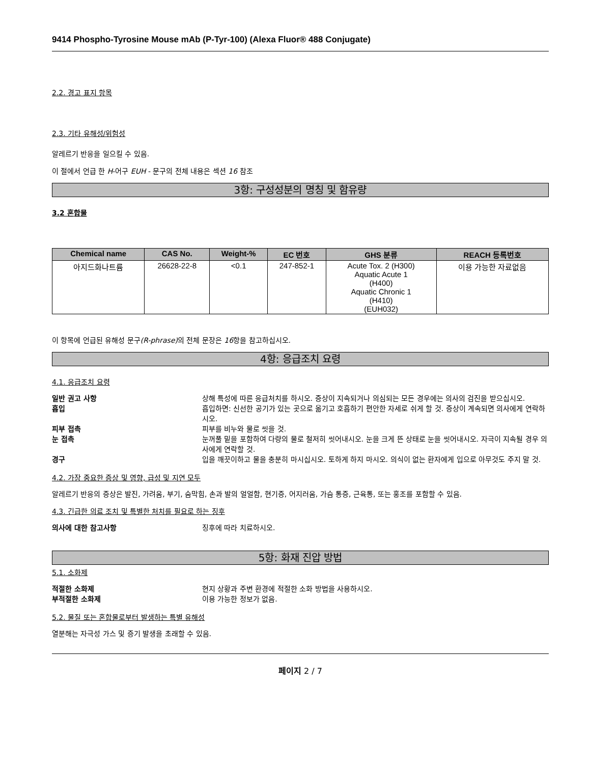9414 Phospho-Tyrosine Mouse mAb (P-Tyr-100) (Alexa Fluor® 488 Conjugate)
2.2. 경고 표지 항목
2.3. 기타 유해성/위험성
알레르기 반응을 일으킬 수 있음.
이 절에서 언급 한 H-어구 EUH - 문구의 전체 내용은 섹션 16 참조
3항: 구성성분의 명칭 및 함유량
3.2 혼합물
| Chemical name | CAS No. | Weight-% | EC 번호 | GHS 분류 | REACH 등록번호 |
| --- | --- | --- | --- | --- | --- |
| 아지드화나트륨 | 26628-22-8 | <0.1 | 247-852-1 | Acute Tox. 2 (H300) Aquatic Acute 1 (H400) Aquatic Chronic 1 (H410) (EUH032) | 이용 가능한 자료없음 |
이 항목에 언급된 유해성 문구(R-phrase) 의 전체 문장은 16항을 참고하십시오.
4항: 응급조치 요령
4.1. 응급조치 요령
일반 권고 사항 상해 특성에 따른 응급처치를 하시오. 증상이 지속되거나 의심되는 모든 경우에는 의사의 검진을 받으십시오.
흡입 흡입하면: 신선한 공기가 있는 곳으로 옮기고 호흡하기 편안한 자세로 쉬게 할 것. 증상이 계속되면 의사에게 연락하시오.
피부 접촉 피부를 비누와 물로 씻을 것.
눈 접촉 눈꺼풀 밑을 포함하여 다량의 물로 철저히 씻어내시오. 눈을 크게 뜬 상태로 눈을 씻어내시오. 자극이 지속될 경우 의사에게 연락할 것.
경구 입을 깨끗이하고 물을 충분히 마시십시오. 토하게 하지 마시오. 의식이 없는 환자에게 입으로 아무것도 주지 말 것.
4.2. 가장 중요한 증상 및 영향, 급성 및 지연 모두
알레르기 반응의 증상은 발진, 가려움, 부기, 숨막힘, 손과 발의 얼얼함, 현기증, 어지러움, 가슴 통증, 근육통, 또는 홍조를 포함할 수 있음.
4.3. 긴급한 의료 조치 및 특별한 처치를 필요로 하는 징후
의사에 대한 참고사항 징후에 따라 치료하시오.
5항: 화재 진압 방법
5.1. 소화제
적절한 소화제 현지 상황과 주변 환경에 적절한 소화 방법을 사용하시오.
부적절한 소화제 이용 가능한 정보가 없음.
5.2. 물질 또는 혼합물로부터 발생하는 특별 유해성
열분해는 자극성 가스 및 증기 발생을 초래할 수 있음.
페이지 2 / 7